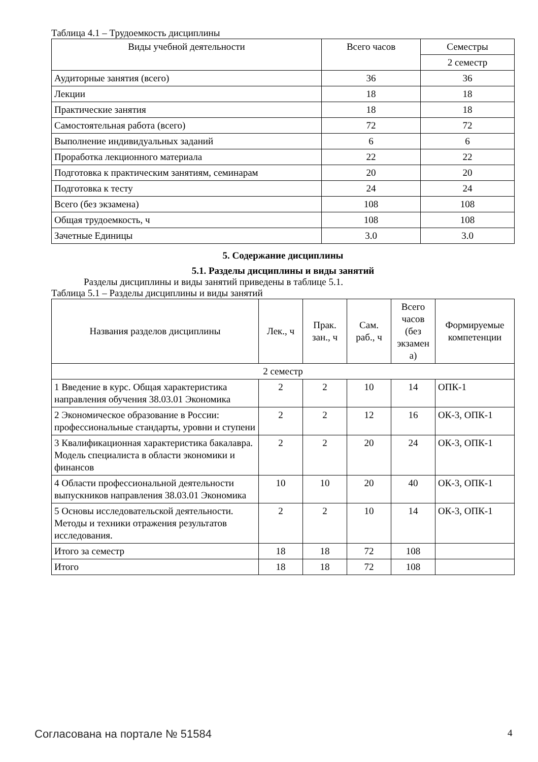Таблица 4.1 – Трудоемкость дисциплины
| Виды учебной деятельности | Всего часов | Семестры |
| --- | --- | --- |
| | | 2 семестр |
| Аудиторные занятия (всего) | 36 | 36 |
| Лекции | 18 | 18 |
| Практические занятия | 18 | 18 |
| Самостоятельная работа (всего) | 72 | 72 |
| Выполнение индивидуальных заданий | 6 | 6 |
| Проработка лекционного материала | 22 | 22 |
| Подготовка к практическим занятиям, семинарам | 20 | 20 |
| Подготовка к тесту | 24 | 24 |
| Всего (без экзамена) | 108 | 108 |
| Общая трудоемкость, ч | 108 | 108 |
| Зачетные Единицы | 3.0 | 3.0 |
5. Содержание дисциплины
5.1. Разделы дисциплины и виды занятий
Разделы дисциплины и виды занятий приведены в таблице 5.1.
Таблица 5.1 – Разделы дисциплины и виды занятий
| Названия разделов дисциплины | Лек., ч | Прак. зан., ч | Сам. раб., ч | Всего часов (без экзамен а) | Формируемые компетенции |
| --- | --- | --- | --- | --- | --- |
| 2 семестр | | | | | |
| 1 Введение в курс. Общая характеристика направления обучения 38.03.01 Экономика | 2 | 2 | 10 | 14 | ОПК-1 |
| 2 Экономическое образование в России: профессиональные стандарты, уровни и ступени | 2 | 2 | 12 | 16 | ОК-3, ОПК-1 |
| 3 Квалификационная характеристика бакалавра. Модель специалиста в области экономики и финансов | 2 | 2 | 20 | 24 | ОК-3, ОПК-1 |
| 4 Области профессиональной деятельности выпускников направления 38.03.01 Экономика | 10 | 10 | 20 | 40 | ОК-3, ОПК-1 |
| 5 Основы исследовательской деятельности. Методы и техники отражения результатов исследования. | 2 | 2 | 10 | 14 | ОК-3, ОПК-1 |
| Итого за семестр | 18 | 18 | 72 | 108 | |
| Итого | 18 | 18 | 72 | 108 | |
Согласована на портале № 51584 4